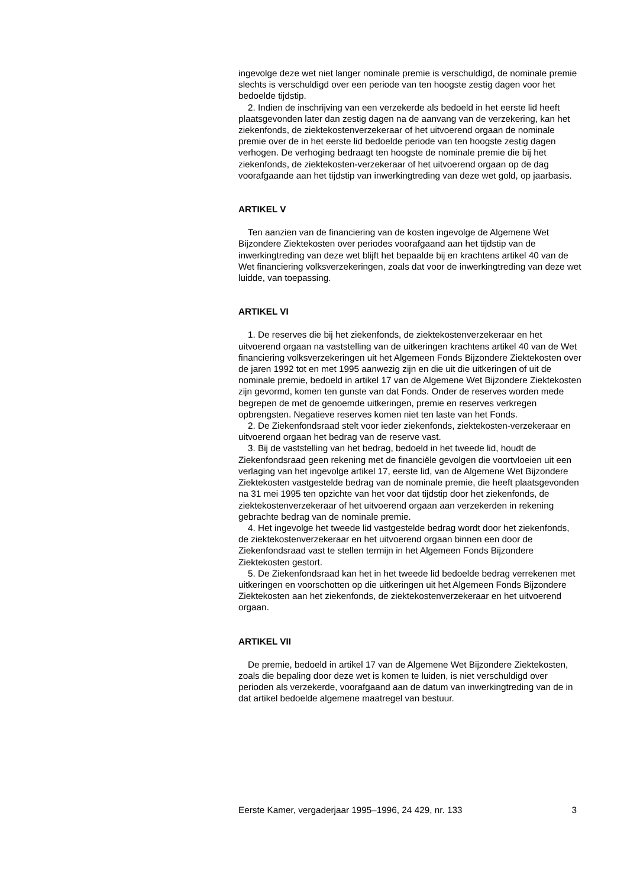ingevolge deze wet niet langer nominale premie is verschuldigd, de nominale premie slechts is verschuldigd over een periode van ten hoogste zestig dagen voor het bedoelde tijdstip.
2. Indien de inschrijving van een verzekerde als bedoeld in het eerste lid heeft plaatsgevonden later dan zestig dagen na de aanvang van de verzekering, kan het ziekenfonds, de ziektekostenverzekeraar of het uitvoerend orgaan de nominale premie over de in het eerste lid bedoelde periode van ten hoogste zestig dagen verhogen. De verhoging bedraagt ten hoogste de nominale premie die bij het ziekenfonds, de ziektekosten-verzekeraar of het uitvoerend orgaan op de dag voorafgaande aan het tijdstip van inwerkingtreding van deze wet gold, op jaarbasis.
ARTIKEL V
Ten aanzien van de financiering van de kosten ingevolge de Algemene Wet Bijzondere Ziektekosten over periodes voorafgaand aan het tijdstip van de inwerkingtreding van deze wet blijft het bepaalde bij en krachtens artikel 40 van de Wet financiering volksverzekeringen, zoals dat voor de inwerkingtreding van deze wet luidde, van toepassing.
ARTIKEL VI
1. De reserves die bij het ziekenfonds, de ziektekostenverzekeraar en het uitvoerend orgaan na vaststelling van de uitkeringen krachtens artikel 40 van de Wet financiering volksverzekeringen uit het Algemeen Fonds Bijzondere Ziektekosten over de jaren 1992 tot en met 1995 aanwezig zijn en die uit die uitkeringen of uit de nominale premie, bedoeld in artikel 17 van de Algemene Wet Bijzondere Ziektekosten zijn gevormd, komen ten gunste van dat Fonds. Onder de reserves worden mede begrepen de met de genoemde uitkeringen, premie en reserves verkregen opbrengsten. Negatieve reserves komen niet ten laste van het Fonds.
2. De Ziekenfondsraad stelt voor ieder ziekenfonds, ziektekosten-verzekeraar en uitvoerend orgaan het bedrag van de reserve vast.
3. Bij de vaststelling van het bedrag, bedoeld in het tweede lid, houdt de Ziekenfondsraad geen rekening met de financiële gevolgen die voortvloeien uit een verlaging van het ingevolge artikel 17, eerste lid, van de Algemene Wet Bijzondere Ziektekosten vastgestelde bedrag van de nominale premie, die heeft plaatsgevonden na 31 mei 1995 ten opzichte van het voor dat tijdstip door het ziekenfonds, de ziektekostenverzekeraar of het uitvoerend orgaan aan verzekerden in rekening gebrachte bedrag van de nominale premie.
4. Het ingevolge het tweede lid vastgestelde bedrag wordt door het ziekenfonds, de ziektekostenverzekeraar en het uitvoerend orgaan binnen een door de Ziekenfondsraad vast te stellen termijn in het Algemeen Fonds Bijzondere Ziektekosten gestort.
5. De Ziekenfondsraad kan het in het tweede lid bedoelde bedrag verrekenen met uitkeringen en voorschotten op die uitkeringen uit het Algemeen Fonds Bijzondere Ziektekosten aan het ziekenfonds, de ziektekostenverzekeraar en het uitvoerend orgaan.
ARTIKEL VII
De premie, bedoeld in artikel 17 van de Algemene Wet Bijzondere Ziektekosten, zoals die bepaling door deze wet is komen te luiden, is niet verschuldigd over perioden als verzekerde, voorafgaand aan de datum van inwerkingtreding van de in dat artikel bedoelde algemene maatregel van bestuur.
Eerste Kamer, vergaderjaar 1995–1996, 24 429, nr. 133 3